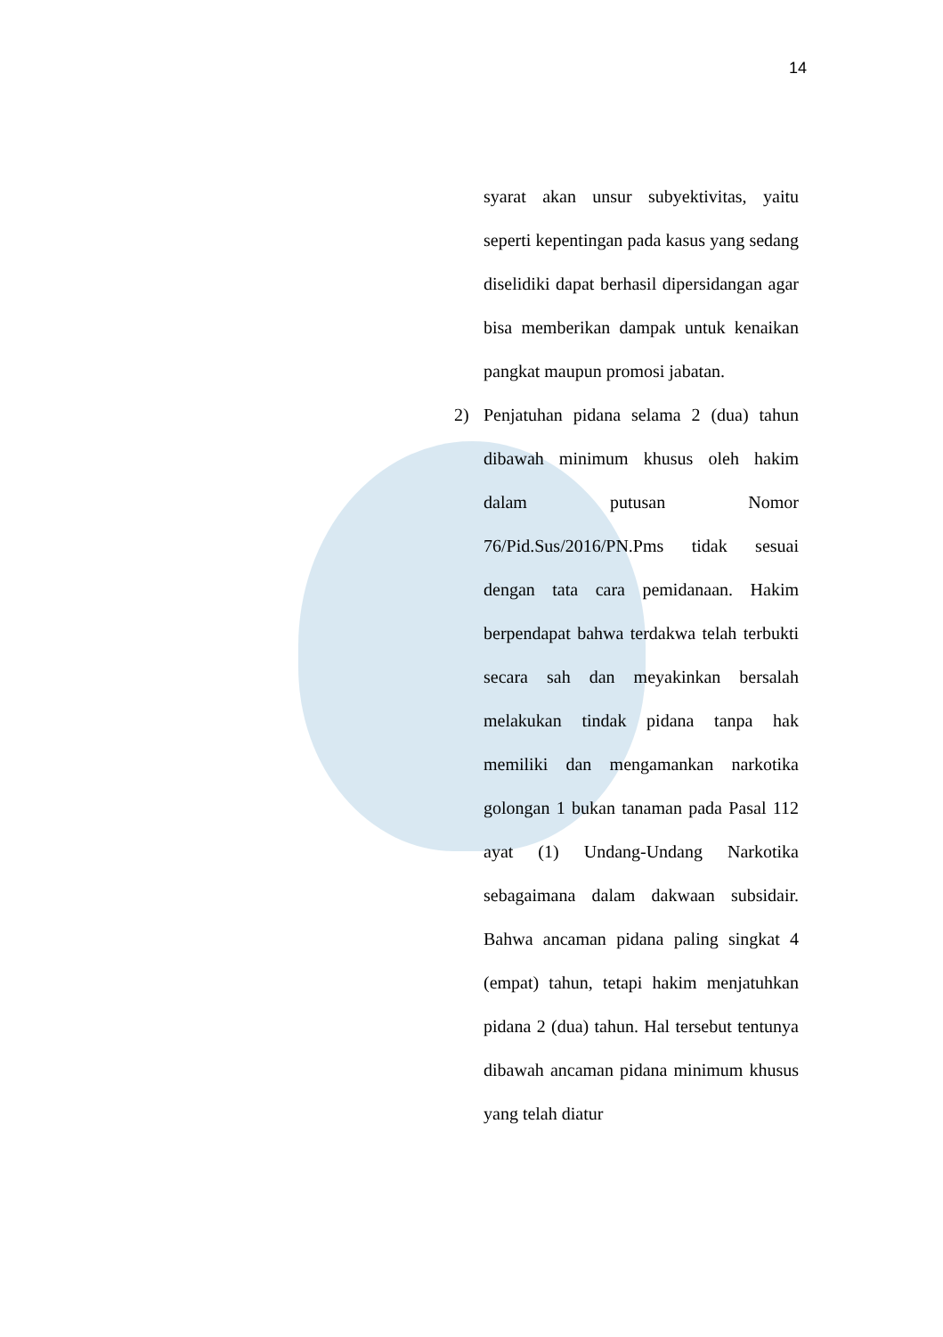14
syarat akan unsur subyektivitas, yaitu seperti kepentingan pada kasus yang sedang diselidiki dapat berhasil dipersidangan agar bisa memberikan dampak untuk kenaikan pangkat maupun promosi jabatan.
2) Penjatuhan pidana selama 2 (dua) tahun dibawah minimum khusus oleh hakim dalam putusan Nomor 76/Pid.Sus/2016/PN.Pms tidak sesuai dengan tata cara pemidanaan. Hakim berpendapat bahwa terdakwa telah terbukti secara sah dan meyakinkan bersalah melakukan tindak pidana tanpa hak memiliki dan mengamankan narkotika golongan 1 bukan tanaman pada Pasal 112 ayat (1) Undang-Undang Narkotika sebagaimana dalam dakwaan subsidair. Bahwa ancaman pidana paling singkat 4 (empat) tahun, tetapi hakim menjatuhkan pidana 2 (dua) tahun. Hal tersebut tentunya dibawah ancaman pidana minimum khusus yang telah diatur